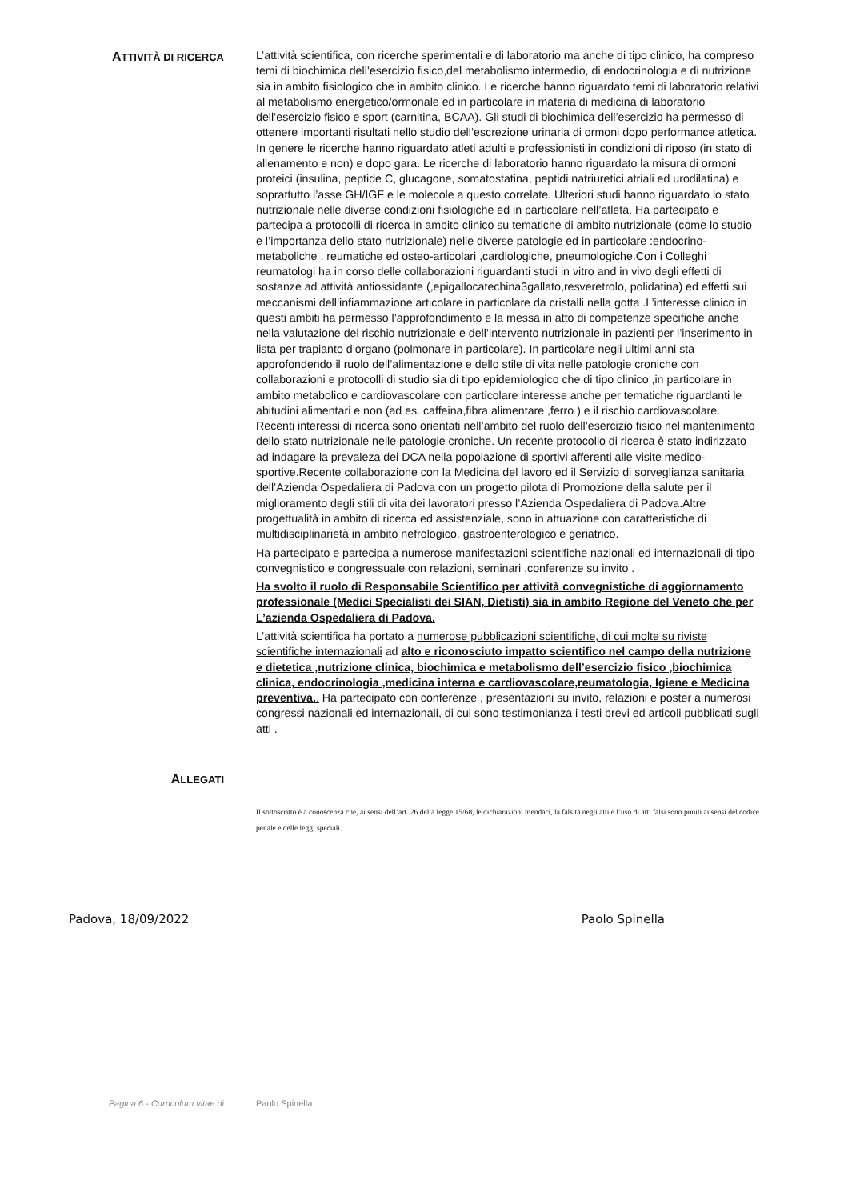ATTIVITÀ DI RICERCA
L’attività scientifica, con ricerche sperimentali e di laboratorio ma anche di tipo clinico, ha compreso temi di biochimica dell’esercizio fisico,del metabolismo intermedio, di endocrinologia e di nutrizione sia in ambito fisiologico che in ambito clinico. Le ricerche hanno riguardato temi di laboratorio relativi al metabolismo energetico/ormonale ed in particolare in materia di medicina di laboratorio dell’esercizio fisico e sport (carnitina, BCAA). Gli studi di biochimica dell’esercizio ha permesso di ottenere importanti risultati nello studio dell’escrezione urinaria di ormoni dopo performance atletica. In genere le ricerche hanno riguardato atleti adulti e professionisti in condizioni di riposo (in stato di allenamento e non) e dopo gara. Le ricerche di laboratorio hanno riguardato la misura di ormoni proteici (insulina, peptide C, glucagone, somatostatina, peptidi natriuretici atriali ed urodilatina) e soprattutto l’asse GH/IGF e le molecole a questo correlate. Ulteriori studi hanno riguardato lo stato nutrizionale nelle diverse condizioni fisiologiche ed in particolare nell’atleta. Ha partecipato e partecipa a protocolli di ricerca in ambito clinico su tematiche di ambito nutrizionale (come lo studio e l’importanza dello stato nutrizionale) nelle diverse patologie ed in particolare :endocrino- metaboliche , reumatiche ed osteo-articolari ,cardiologiche, pneumologiche.Con i Colleghi reumatologi ha in corso delle collaborazioni riguardanti studi in vitro and in vivo degli effetti di sostanze ad attività antiossidante (,epigallocatechina3gallato,resveretrolo, polidatina) ed effetti sui meccanismi dell’infiammazione articolare in particolare da cristalli nella gotta .L’interesse clinico in questi ambiti ha permesso l’approfondimento e la messa in atto di competenze specifiche anche nella valutazione del rischio nutrizionale e dell’intervento nutrizionale in pazienti per l’inserimento in lista per trapianto d’organo (polmonare in particolare). In particolare negli ultimi anni sta approfondendo il ruolo dell’alimentazione e dello stile di vita nelle patologie croniche con collaborazioni e protocolli di studio sia di tipo epidemiologico che di tipo clinico ,in particolare in ambito metabolico e cardiovascolare con particolare interesse anche per tematiche riguardanti le abitudini alimentari e non (ad es. caffeina,fibra alimentare ,ferro ) e il rischio cardiovascolare. Recenti interessi di ricerca sono orientati nell’ambito del ruolo dell’esercizio fisico nel mantenimento dello stato nutrizionale nelle patologie croniche. Un recente protocollo di ricerca è stato indirizzato ad indagare la prevaleza dei DCA nella popolazione di sportivi afferenti alle visite medico-sportive.Recente collaborazione con la Medicina del lavoro ed il Servizio di sorveglianza sanitaria dell’Azienda Ospedaliera di Padova con un progetto pilota di Promozione della salute per il miglioramento degli stili di vita dei lavoratori presso l’Azienda Ospedaliera di Padova.Altre progettualità in ambito di ricerca ed assistenziale, sono in attuazione con caratteristiche di multidisciplinarietà in ambito nefrologico, gastroenterologico e geriatrico.
Ha partecipato e partecipa a numerose manifestazioni scientifiche nazionali ed internazionali di tipo convegnistico e congressuale con relazioni, seminari ,conferenze su invito .
Ha svolto il ruolo di Responsabile Scientifico per attività convegnistiche di aggiornamento professionale (Medici Specialisti dei SIAN, Dietisti) sia in ambito Regione del Veneto che per L’azienda Ospedaliera di Padova.
L’attività scientifica ha portato a numerose pubblicazioni scientifiche, di cui molte su riviste scientifiche internazionali ad alto e riconosciuto impatto scientifico nel campo della nutrizione e dietetica ,nutrizione clinica, biochimica e metabolismo dell’esercizio fisico ,biochimica clinica, endocrinologia ,medicina interna e cardiovascolare,reumatologia, Igiene e Medicina preventiva.. Ha partecipato con conferenze , presentazioni su invito, relazioni e poster a numerosi congressi nazionali ed internazionali, di cui sono testimonianza i testi brevi ed articoli pubblicati sugli atti .
ALLEGATI
Il sottoscritto è a conoscenza che, ai sensi dell’art. 26 della legge 15/68, le dichiarazioni mendaci, la falsità negli atti e l’uso di atti falsi sono puniti ai sensi del codice penale e delle leggi speciali.
Padova, 18/09/2022 Paolo Spinella
Pagina 6 - Curriculum vitae di Paolo Spinella